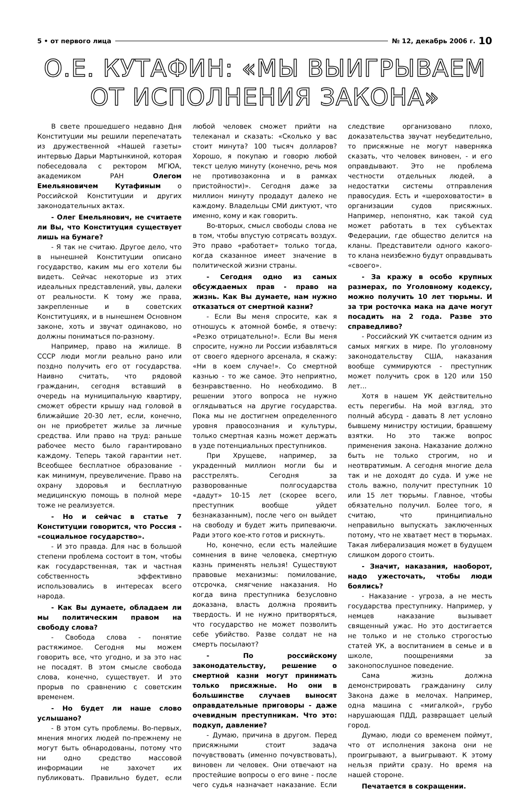5 • от первого лица № 12, декабрь 2006 г. 10
О.Е. КУТАФИН: «МЫ ВЫИГРЫВАЕМ
ОТ ИСПОЛНЕНИЯ ЗАКОНА»
В свете прошедшего недавно Дня Конституции мы решили перепечатать из дружественной «Нашей газеты» интервью Дарьи Мартынкиной, которая побеседовала с ректором МГЮА, академиком РАН Олегом Емельяновичем Кутафиным о Российской Конституции и других законодательных актах.
- Олег Емельянович, не считаете ли Вы, что Конституция существует лишь на бумаге?
- Я так не считаю. Другое дело, что в нынешней Конституции описано государство, каким мы его хотели бы видеть. Сейчас некоторые из этих идеальных представлений, увы, далеки от реальности. К тому же права, закрепленные и в советских Конституциях, и в нынешнем Основном законе, хоть и звучат одинаково, но должны пониматься по-разному.
Например, право на жилище. В СССР люди могли реально рано или поздно получить его от государства. Наивно считать, что рядовой гражданин, сегодня вставший в очередь на муниципальную квартиру, сможет обрести крышу над головой в ближайшие 20-30 лет, если, конечно, он не приобретет жилье за личные средства. Или право на труд: раньше рабочее место было гарантировано каждому. Теперь такой гарантии нет. Всеобщее бесплатное образование - как минимум, преувеличение. Право на охрану здоровья и бесплатную медицинскую помощь в полной мере тоже не реализуется.
- Но и сейчас в статье 7 Конституции говорится, что Россия - «социальное государство».
- И это правда. Для нас в большой степени проблема состоит в том, чтобы как государственная, так и частная собственность эффективно использовались в интересах всего народа.
- Как Вы думаете, обладаем ли мы политическим правом на свободу слова?
- Свобода слова - понятие растяжимое. Сегодня мы можем говорить все, что угодно, и за это нас не посадят. В этом смысле свобода слова, конечно, существует. И это прорыв по сравнению с советским временем.
- Но будет ли наше слово услышано?
- В этом суть проблемы. Во-первых, мнения многих людей по-прежнему не могут быть обнародованы, потому что ни одно средство массовой информации не захочет их публиковать. Правильно будет, если любой человек сможет прийти на телеканал и сказать: «Сколько у вас стоит минута? 100 тысяч долларов? Хорошо, я покупаю и говорю любой текст целую минуту (конечно, речь моя не противозаконна и в рамках пристойности)». Сегодня даже за миллион минуту продадут далеко не каждому. Владельцы СМИ диктуют, что именно, кому и как говорить.
Во-вторых, смысл свободы слова не в том, чтобы впустую сотрясать воздух. Это право «работает» только тогда, когда сказанное имеет значение в политической жизни страны.
- Сегодня одно из самых обсуждаемых прав - право на жизнь. Как Вы думаете, нам нужно отказаться от смертной казни?
- Если Вы меня спросите, как я отношусь к атомной бомбе, я отвечу: «Резко отрицательно!». Если Вы меня спросите, нужно ли России избавляться от своего ядерного арсенала, я скажу: «Ни в коем случае!». Со смертной казнью - то же самое. Это неприятно, безнравственно. Но необходимо. В решении этого вопроса не нужно оглядываться на другие государства. Пока мы не достигнем определенного уровня правосознания и культуры, только смертная казнь может держать в узде потенциальных преступников.
При Хрущеве, например, за украденный миллион могли бы и расстрелять. Сегодня за разворованные полгосударства «дадут» 10-15 лет (скорее всего, преступник вообще уйдет безнаказанным), после чего он выйдет на свободу и будет жить припеваючи. Ради этого кое-кто готов и рискнуть.
Но, конечно, если есть малейшие сомнения в вине человека, смертную казнь применять нельзя! Существуют правовые механизмы: помилование, отсрочка, смягчение наказания. Но когда вина преступника безусловно доказана, власть должна проявить твердость. И не нужно притворяться, что государство не может позволить себе убийство. Разве солдат не на смерть посылают?
- По российскому законодательству, решение о смертной казни могут принимать только присяжные. Но они в большинстве случаев выносят оправдательные приговоры - даже очевидным преступникам. Что это: подкуп, давление?
- Думаю, причина в другом. Перед присяжными стоит задача почувствовать (именно почувствовать), виновен ли человек. Они отвечают на простейшие вопросы о его вине - после чего судья назначает наказание. Если следствие организовано плохо, доказательства звучат неубедительно, то присяжные не могут наверняка сказать, что человек виновен, - и его оправдывают. Это не проблема честности отдельных людей, а недостатки системы отправления правосудия. Есть и «шероховатости» в организации судов присяжных. Например, непонятно, как такой суд может работать в тех субъектах Федерации, где общество делится на кланы. Представители одного какого-то клана неизбежно будут оправдывать «своего».
- За кражу в особо крупных размерах, по Уголовному кодексу, можно получить 10 лет тюрьмы. И за три росточка мака на даче могут посадить на 2 года. Разве это справедливо?
- Российский УК считается одним из самых мягких в мире. По уголовному законодательству США, наказания вообще суммируются - преступник может получить срок в 120 или 150 лет...
Хотя в нашем УК действительно есть перегибы. На мой взгляд, это полный абсурд - давать 8 лет условно бывшему министру юстиции, бравшему взятки. Но это также вопрос применения закона. Наказание должно быть не только строгим, но и неотвратимым. А сегодня многие дела так и не доходят до суда. И уже не столь важно, получит преступник 10 или 15 лет тюрьмы. Главное, чтобы обязательно получил. Более того, я считаю, что принципиально неправильно выпускать заключенных потому, что не хватает мест в тюрьмах. Такая либерализация может в будущем слишком дорого стоить.
- Значит, наказания, наоборот, надо ужесточать, чтобы люди боялись?
- Наказание - угроза, а не месть государства преступнику. Например, у немцев наказание вызывает священный ужас. Но это достигается не только и не столько строгостью статей УК, а воспитанием в семье и в школе, поощрениями за законопослушное поведение.
Сама жизнь должна демонстрировать гражданину силу Закона даже в мелочах. Например, одна машина с «мигалкой», грубо нарушающая ПДД, развращает целый город.
Думаю, люди со временем поймут, что от исполнения закона они не проигрывают, а выигрывают. К этому нельзя прийти сразу. Но время на нашей стороне.
Печатается в сокращении.